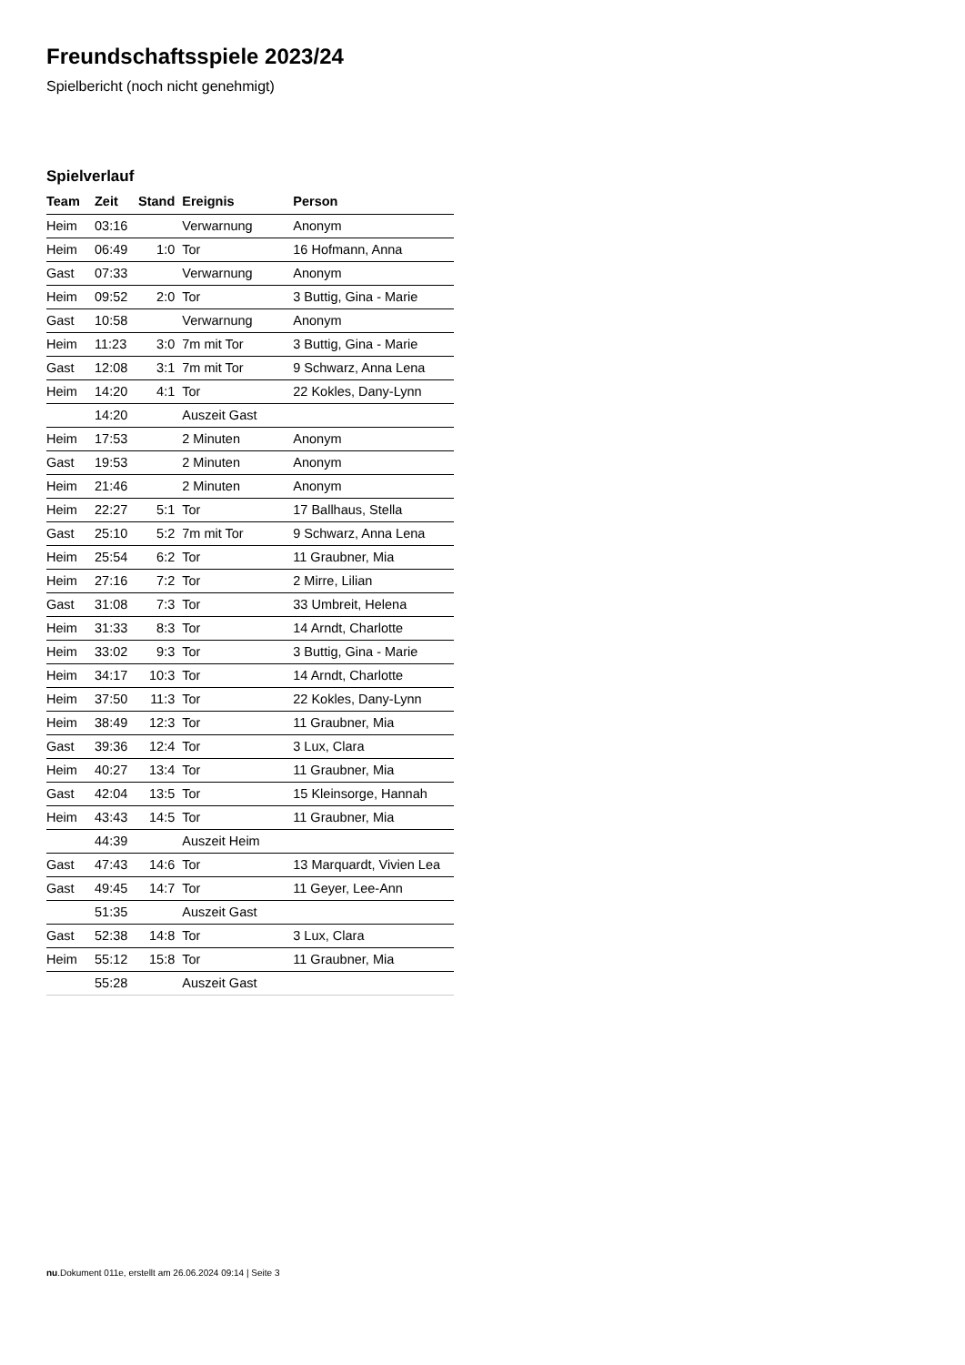Freundschaftsspiele 2023/24
Spielbericht (noch nicht genehmigt)
Spielverlauf
| Team | Zeit | Stand | Ereignis | Person |
| --- | --- | --- | --- | --- |
| Heim | 03:16 | | Verwarnung | Anonym |
| Heim | 06:49 | 1:0 | Tor | 16 Hofmann, Anna |
| Gast | 07:33 | | Verwarnung | Anonym |
| Heim | 09:52 | 2:0 | Tor | 3 Buttig, Gina - Marie |
| Gast | 10:58 | | Verwarnung | Anonym |
| Heim | 11:23 | 3:0 | 7m mit Tor | 3 Buttig, Gina - Marie |
| Gast | 12:08 | 3:1 | 7m mit Tor | 9 Schwarz, Anna Lena |
| Heim | 14:20 | 4:1 | Tor | 22 Kokles, Dany-Lynn |
| | 14:20 | | Auszeit Gast | |
| Heim | 17:53 | | 2 Minuten | Anonym |
| Gast | 19:53 | | 2 Minuten | Anonym |
| Heim | 21:46 | | 2 Minuten | Anonym |
| Heim | 22:27 | 5:1 | Tor | 17 Ballhaus, Stella |
| Gast | 25:10 | 5:2 | 7m mit Tor | 9 Schwarz, Anna Lena |
| Heim | 25:54 | 6:2 | Tor | 11 Graubner, Mia |
| Heim | 27:16 | 7:2 | Tor | 2 Mirre, Lilian |
| Gast | 31:08 | 7:3 | Tor | 33 Umbreit, Helena |
| Heim | 31:33 | 8:3 | Tor | 14 Arndt, Charlotte |
| Heim | 33:02 | 9:3 | Tor | 3 Buttig, Gina - Marie |
| Heim | 34:17 | 10:3 | Tor | 14 Arndt, Charlotte |
| Heim | 37:50 | 11:3 | Tor | 22 Kokles, Dany-Lynn |
| Heim | 38:49 | 12:3 | Tor | 11 Graubner, Mia |
| Gast | 39:36 | 12:4 | Tor | 3 Lux, Clara |
| Heim | 40:27 | 13:4 | Tor | 11 Graubner, Mia |
| Gast | 42:04 | 13:5 | Tor | 15 Kleinsorge, Hannah |
| Heim | 43:43 | 14:5 | Tor | 11 Graubner, Mia |
| | 44:39 | | Auszeit Heim | |
| Gast | 47:43 | 14:6 | Tor | 13 Marquardt, Vivien Lea |
| Gast | 49:45 | 14:7 | Tor | 11 Geyer, Lee-Ann |
| | 51:35 | | Auszeit Gast | |
| Gast | 52:38 | 14:8 | Tor | 3 Lux, Clara |
| Heim | 55:12 | 15:8 | Tor | 11 Graubner, Mia |
| | 55:28 | | Auszeit Gast | |
nu.Dokument 011e, erstellt am 26.06.2024 09:14 | Seite 3